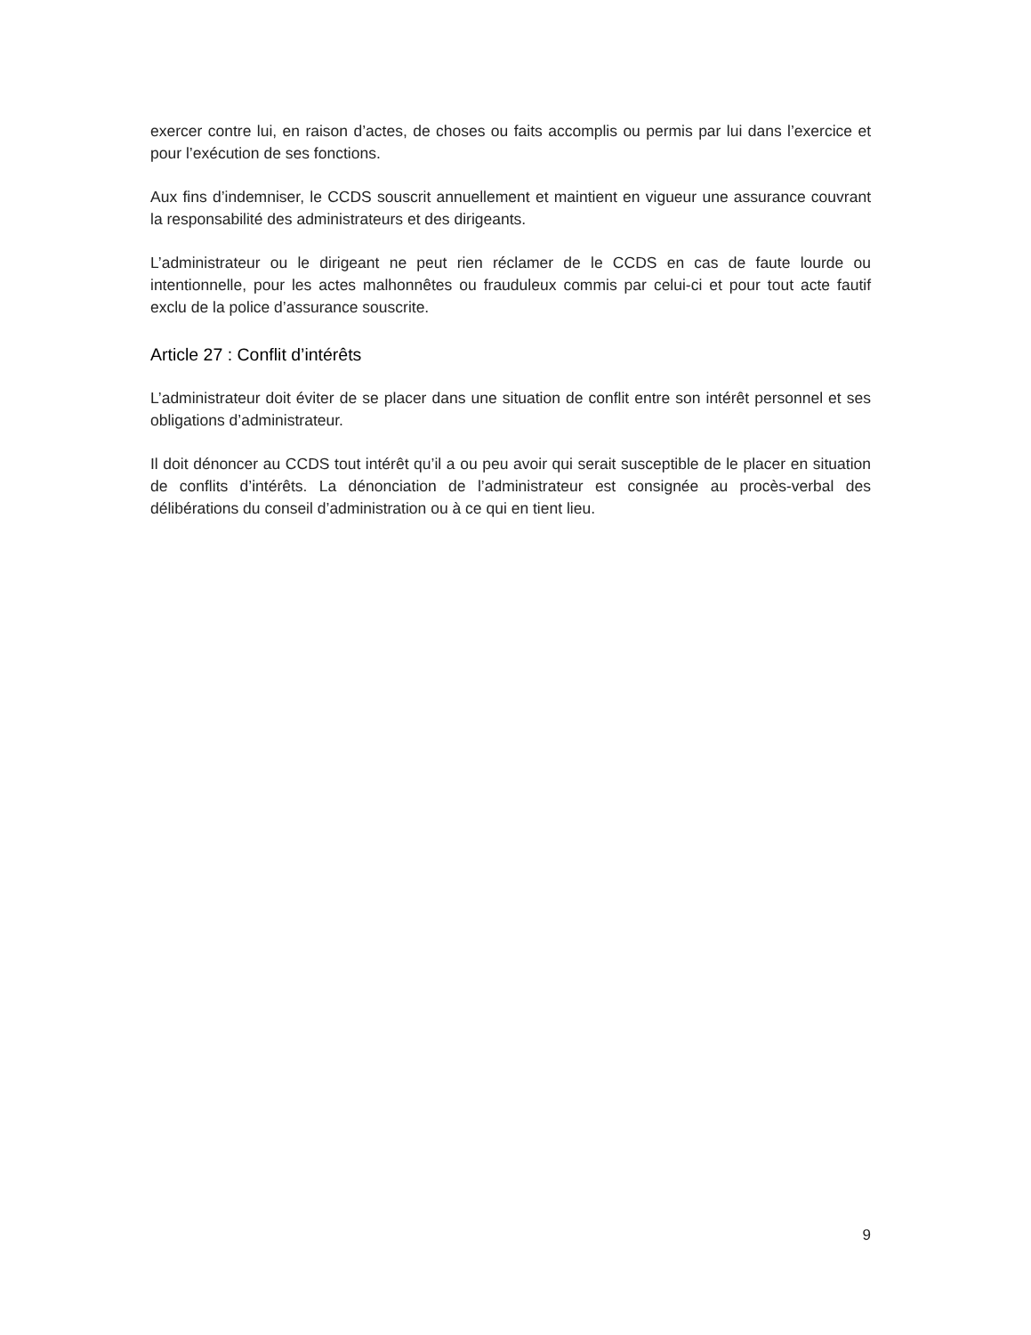exercer contre lui, en raison d’actes, de choses ou faits accomplis ou permis par lui dans l’exercice et pour l’exécution de ses fonctions.
Aux fins d’indemniser, le CCDS souscrit annuellement et maintient en vigueur une assurance couvrant la responsabilité des administrateurs et des dirigeants.
L’administrateur ou le dirigeant ne peut rien réclamer de le CCDS en cas de faute lourde ou intentionnelle, pour les actes malhonnêtes ou frauduleux commis par celui-ci et pour tout acte fautif exclu de la police d’assurance souscrite.
Article 27 : Conflit d’intérêts
L’administrateur doit éviter de se placer dans une situation de conflit entre son intérêt personnel et ses obligations d’administrateur.
Il doit dénoncer au CCDS tout intérêt qu’il a ou peu avoir qui serait susceptible de le placer en situation de conflits d’intérêts. La dénonciation de l’administrateur est consignée au procès-verbal des délibérations du conseil d’administration ou à ce qui en tient lieu.
9